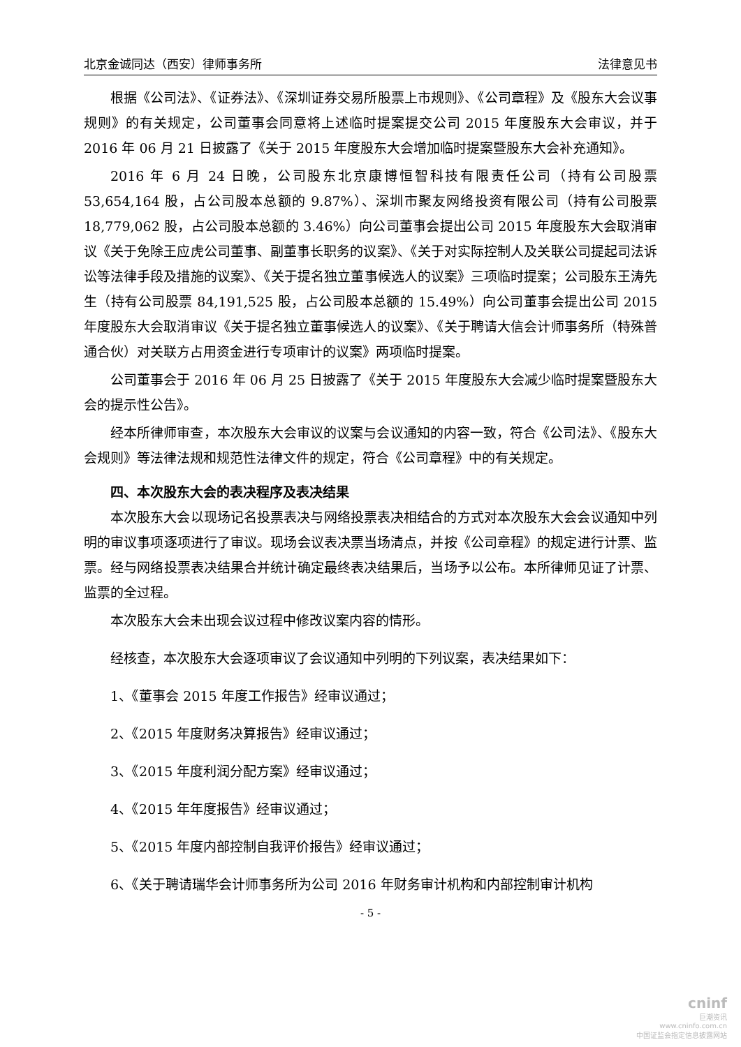北京金诚同达（西安）律师事务所 法律意见书
根据《公司法》、《证券法》、《深圳证券交易所股票上市规则》、《公司章程》及《股东大会议事规则》的有关规定，公司董事会同意将上述临时提案提交公司 2015 年度股东大会审议，并于 2016 年 06 月 21 日披露了《关于 2015 年度股东大会增加临时提案暨股东大会补充通知》。
2016 年 6 月 24 日晚，公司股东北京康博恒智科技有限责任公司（持有公司股票 53,654,164 股，占公司股本总额的 9.87%）、深圳市聚友网络投资有限公司（持有公司股票 18,779,062 股，占公司股本总额的 3.46%）向公司董事会提出公司 2015 年度股东大会取消审议《关于免除王应虎公司董事、副董事长职务的议案》、《关于对实际控制人及关联公司提起司法诉讼等法律手段及措施的议案》、《关于提名独立董事候选人的议案》三项临时提案；公司股东王涛先生（持有公司股票 84,191,525 股，占公司股本总额的 15.49%）向公司董事会提出公司 2015 年度股东大会取消审议《关于提名独立董事候选人的议案》、《关于聘请大信会计师事务所（特殊普通合伙）对关联方占用资金进行专项审计的议案》两项临时提案。
公司董事会于 2016 年 06 月 25 日披露了《关于 2015 年度股东大会减少临时提案暨股东大会的提示性公告》。
经本所律师审查，本次股东大会审议的议案与会议通知的内容一致，符合《公司法》、《股东大会规则》等法律法规和规范性法律文件的规定，符合《公司章程》中的有关规定。
四、本次股东大会的表决程序及表决结果
本次股东大会以现场记名投票表决与网络投票表决相结合的方式对本次股东大会会议通知中列明的审议事项逐项进行了审议。现场会议表决票当场清点，并按《公司章程》的规定进行计票、监票。经与网络投票表决结果合并统计确定最终表决结果后，当场予以公布。本所律师见证了计票、监票的全过程。
本次股东大会未出现会议过程中修改议案内容的情形。
经核查，本次股东大会逐项审议了会议通知中列明的下列议案，表决结果如下：
1、《董事会 2015 年度工作报告》经审议通过；
2、《2015 年度财务决算报告》经审议通过；
3、《2015 年度利润分配方案》经审议通过；
4、《2015 年年度报告》经审议通过；
5、《2015 年度内部控制自我评价报告》经审议通过；
6、《关于聘请瑞华会计师事务所为公司 2016 年财务审计机构和内部控制审计机构
- 5 -
cninf
巨潮资讯
www.cninfo.com.cn
中国证监会指定信息披露网站